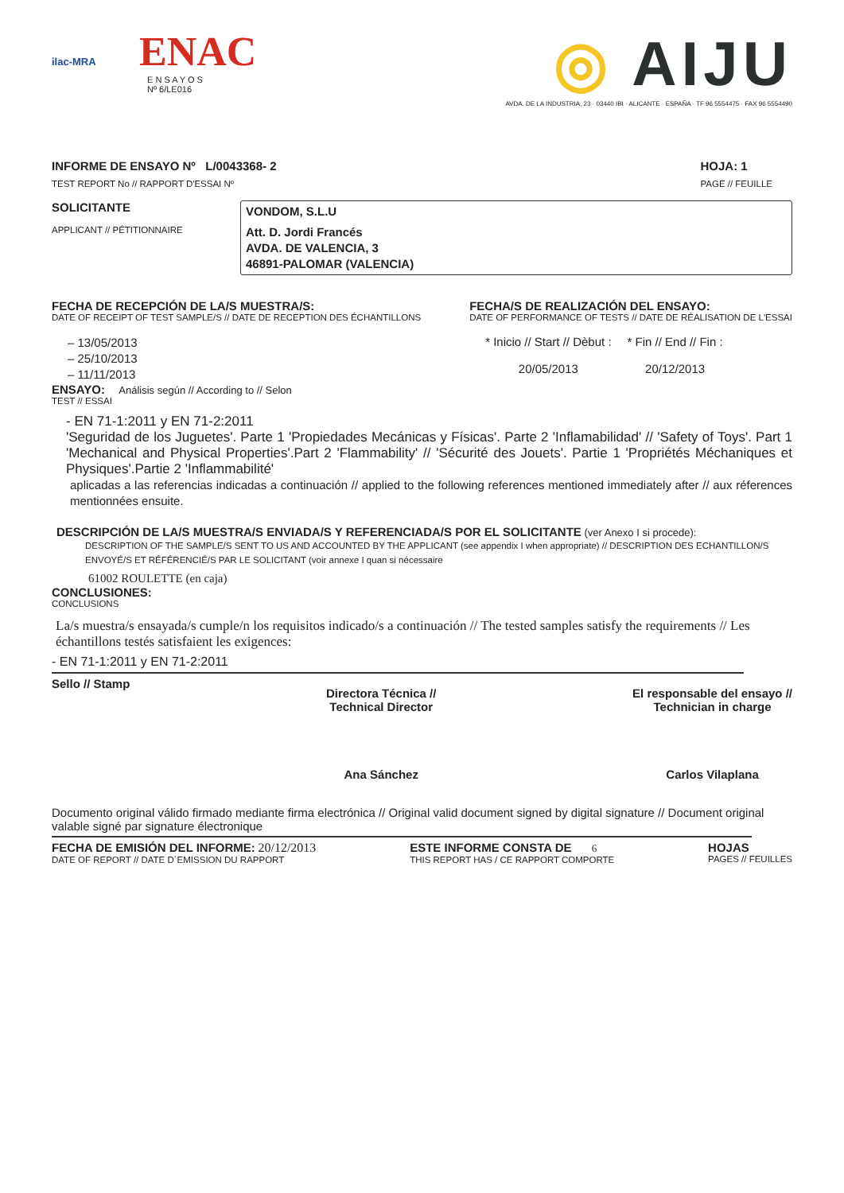ilac-MRA
ENAC
E N S A Y O S
Nº 6/LE016
◎ AIJU
AVDA. DE LA INDUSTRIA, 23 · 03440 IBI · ALICANTE · ESPAÑA · TF 96 5554475 · FAX 96 5554490
INFORME DE ENSAYO Nº L/0043368- 2
TEST REPORT No // RAPPORT D'ESSAI Nº
HOJA: 1
PAGE // FEUILLE
SOLICITANTE
APPLICANT // PÉTITIONNAIRE
VONDOM, S.L.U
Att. D. Jordi Francés
AVDA. DE VALENCIA, 3
46891-PALOMAR (VALENCIA)
FECHA DE RECEPCIÓN DE LA/S MUESTRA/S:
DATE OF RECEIPT OF TEST SAMPLE/S // DATE DE RECEPTION DES ÉCHANTILLONS
– 13/05/2013
– 25/10/2013
– 11/11/2013
FECHA/S DE REALIZACIÓN DEL ENSAYO:
DATE OF PERFORMANCE OF TESTS // DATE DE RÉALISATION DE L'ESSAI
* Inicio // Start // Dèbut :
20/05/2013
* Fin // End // Fin :
20/12/2013
ENSAYO: Análisis según // According to // Selon
TEST // ESSAI
- EN 71-1:2011 y EN 71-2:2011
'Seguridad de los Juguetes'. Parte 1 'Propiedades Mecánicas y Físicas'. Parte 2 'Inflamabilidad' // 'Safety of Toys'. Part 1 'Mechanical and Physical Properties'.Part 2 'Flammability' // 'Sécurité des Jouets'. Partie 1 'Propriétés Méchaniques et Physiques'.Partie 2 'Inflammabilité'
aplicadas a las referencias indicadas a continuación // applied to the following references mentioned immediately after // aux réferences mentionnées ensuite.
DESCRIPCIÓN DE LA/S MUESTRA/S ENVIADA/S Y REFERENCIADA/S POR EL SOLICITANTE (ver Anexo I si procede):
DESCRIPTION OF THE SAMPLE/S SENT TO US AND ACCOUNTED BY THE APPLICANT (see appendix I when appropriate) // DESCRIPTION DES ECHANTILLON/S ENVOYÉ/S ET RÉFÉRENCIÉ/S PAR LE SOLICITANT (voir annexe I quan si nécessaire
61002 ROULETTE (en caja)
CONCLUSIONES:
CONCLUSIONS
La/s muestra/s ensayada/s cumple/n los requisitos indicado/s a continuación // The tested samples satisfy the requirements // Les échantillons testés satisfaient les exigences:
- EN 71-1:2011 y EN 71-2:2011
Sello // Stamp
Directora Técnica //
Technical Director
Ana Sánchez
El responsable del ensayo //
Technician in charge
Carlos Vilaplana
Documento original válido firmado mediante firma electrónica // Original valid document signed by digital signature // Document original valable signé par signature électronique
FECHA DE EMISIÓN DEL INFORME: 20/12/2013
DATE OF REPORT // DATE D´EMISSION DU RAPPORT
ESTE INFORME CONSTA DE 6
THIS REPORT HAS / CE RAPPORT COMPORTE
HOJAS
PAGES // FEUILLES